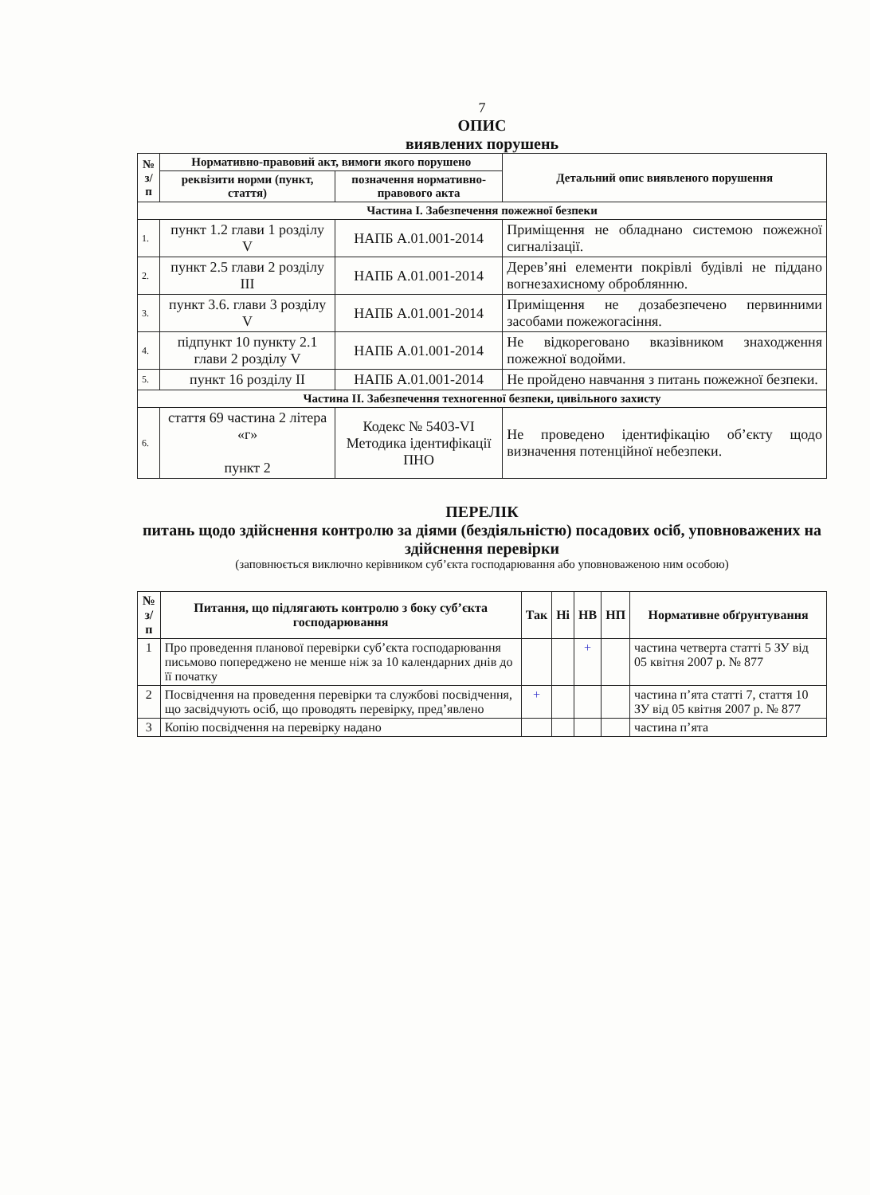7
ОПИС
виявлених порушень
| № з/п | Нормативно-правовий акт, вимоги якого порушено | | Детальний опис виявленого порушення |
| --- | --- | --- | --- |
| | реквізити норми (пункт, стаття) | позначення нормативно-правового акта | |
| Частина І. Забезпечення пожежної безпеки | | | |
| 1. | пункт 1.2 глави 1 розділу V | НАПБ А.01.001-2014 | Приміщення не обладнано системою пожежної сигналізації. |
| 2. | пункт 2.5 глави 2 розділу III | НАПБ А.01.001-2014 | Дерев’яні елементи покрівлі будівлі не піддано вогнезахисному оброблянню. |
| 3. | пункт 3.6. глави 3 розділу V | НАПБ А.01.001-2014 | Приміщення не дозабезпечено первинними засобами пожежогасіння. |
| 4. | підпункт 10 пункту 2.1 глави 2 розділу V | НАПБ А.01.001-2014 | Не відкореговано вказівником знаходження пожежної водойми. |
| 5. | пункт 16 розділу II | НАПБ А.01.001-2014 | Не пройдено навчання з питань пожежної безпеки. |
| Частина II. Забезпечення техногенної безпеки, цивільного захисту | | | |
| 6. | стаття 69 частина 2 літера «г» пункт 2 | Кодекс № 5403-VI Методика ідентифікації ПНО | Не проведено ідентифікацію об’єкту щодо визначення потенційної небезпеки. |
ПЕРЕЛІК
питань щодо здійснення контролю за діями (бездіяльністю) посадових осіб, уповноважених на здійснення перевірки
(заповнюється виключно керівником суб’єкта господарювання або уповноваженою ним особою)
| № з/п | Питання, що підлягають контролю з боку суб’єкта господарювання | Так | Ні | НВ | НП | Нормативне обґрунтування |
| --- | --- | --- | --- | --- | --- | --- |
| 1 | Про проведення планової перевірки суб’єкта господарювання письмово попереджено не менше ніж за 10 календарних днів до її початку | | | + | | частина четверта статті 5 ЗУ від 05 квітня 2007 р. № 877 |
| 2 | Посвідчення на проведення перевірки та службові посвідчення, що засвідчують осіб, що проводять перевірку, пред’явлено | + | | | | частина п’ята статті 7, стаття 10 ЗУ від 05 квітня 2007 р. № 877 |
| 3 | Копію посвідчення на перевірку надано | | | | | частина п’ята |